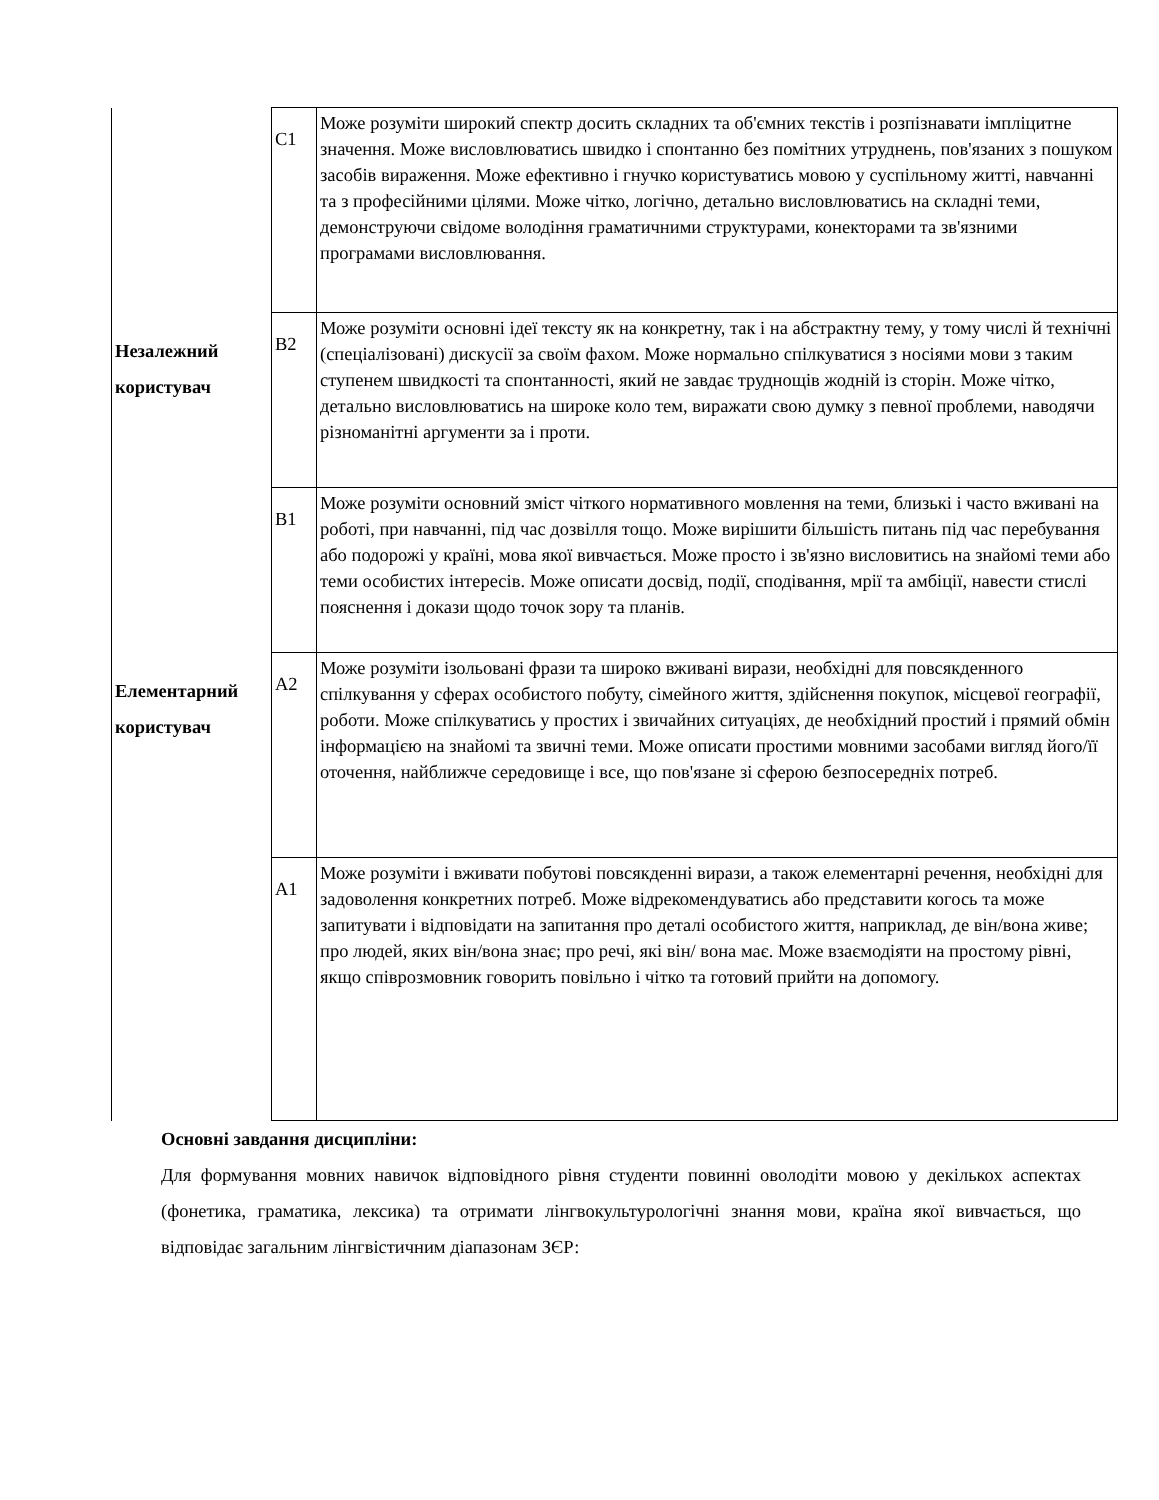| | C1 | Може розуміти широкий спектр досить складних та об'ємних текстів і розпізнавати імпліцитне значення. Може висловлюватись швидко і спонтанно без помітних утруднень, пов'язаних з пошуком засобів вираження. Може ефективно і гнучко користуватись мовою у суспільному житті, навчанні та з професійними цілями. Може чітко, логічно, детально висловлюватись на складні теми, демонструючи свідоме володіння граматичними структурами, конекторами та зв'язними програмами висловлювання. |
| Незалежний користувач | B2 | Може розуміти основні ідеї тексту як на конкретну, так і на абстрактну тему, у тому числі й технічні (спеціалізовані) дискусії за своїм фахом. Може нормально спілкуватися з носіями мови з таким ступенем швидкості та спонтанності, який не завдає труднощів жодній із сторін. Може чітко, детально висловлюватись на широке коло тем, виражати свою думку з певної проблеми, наводячи різноманітні аргументи за і проти. |
| | B1 | Може розуміти основний зміст чіткого нормативного мовлення на теми, близькі і часто вживані на роботі, при навчанні, під час дозвілля тощо. Може вирішити більшість питань під час перебування або подорожі у країні, мова якої вивчається. Може просто і зв'язно висловитись на знайомі теми або теми особистих інтересів. Може описати досвід, події, сподівання, мрії та амбіції, навести стислі пояснення і докази щодо точок зору та планів. |
| Елементарний користувач | A2 | Може розуміти ізольовані фрази та широко вживані вирази, необхідні для повсякденного спілкування у сферах особистого побуту, сімейного життя, здійснення покупок, місцевої географії, роботи. Може спілкуватись у простих і звичайних ситуаціях, де необхідний простий і прямий обмін інформацією на знайомі та звичні теми. Може описати простими мовними засобами вигляд його/її оточення, найближче середовище і все, що пов'язане зі сферою безпосередніх потреб. |
| | A1 | Може розуміти і вживати побутові повсякденні вирази, а також елементарні речення, необхідні для задоволення конкретних потреб. Може відрекомендуватись або представити когось та може запитувати і відповідати на запитання про деталі особистого життя, наприклад, де він/вона живе; про людей, яких він/вона знає; про речі, які він/ вона має. Може взаємодіяти на простому рівні, якщо співрозмовник говорить повільно і чітко та готовий прийти на допомогу. |
Основні завдання дисципліни:
Для формування мовних навичок відповідного рівня студенти повинні оволодіти мовою у декількох аспектах (фонетика, граматика, лексика) та отримати лінгвокультурологічні знання мови, країна якої вивчається, що відповідає загальним лінгвістичним діапазонам ЗЄР: